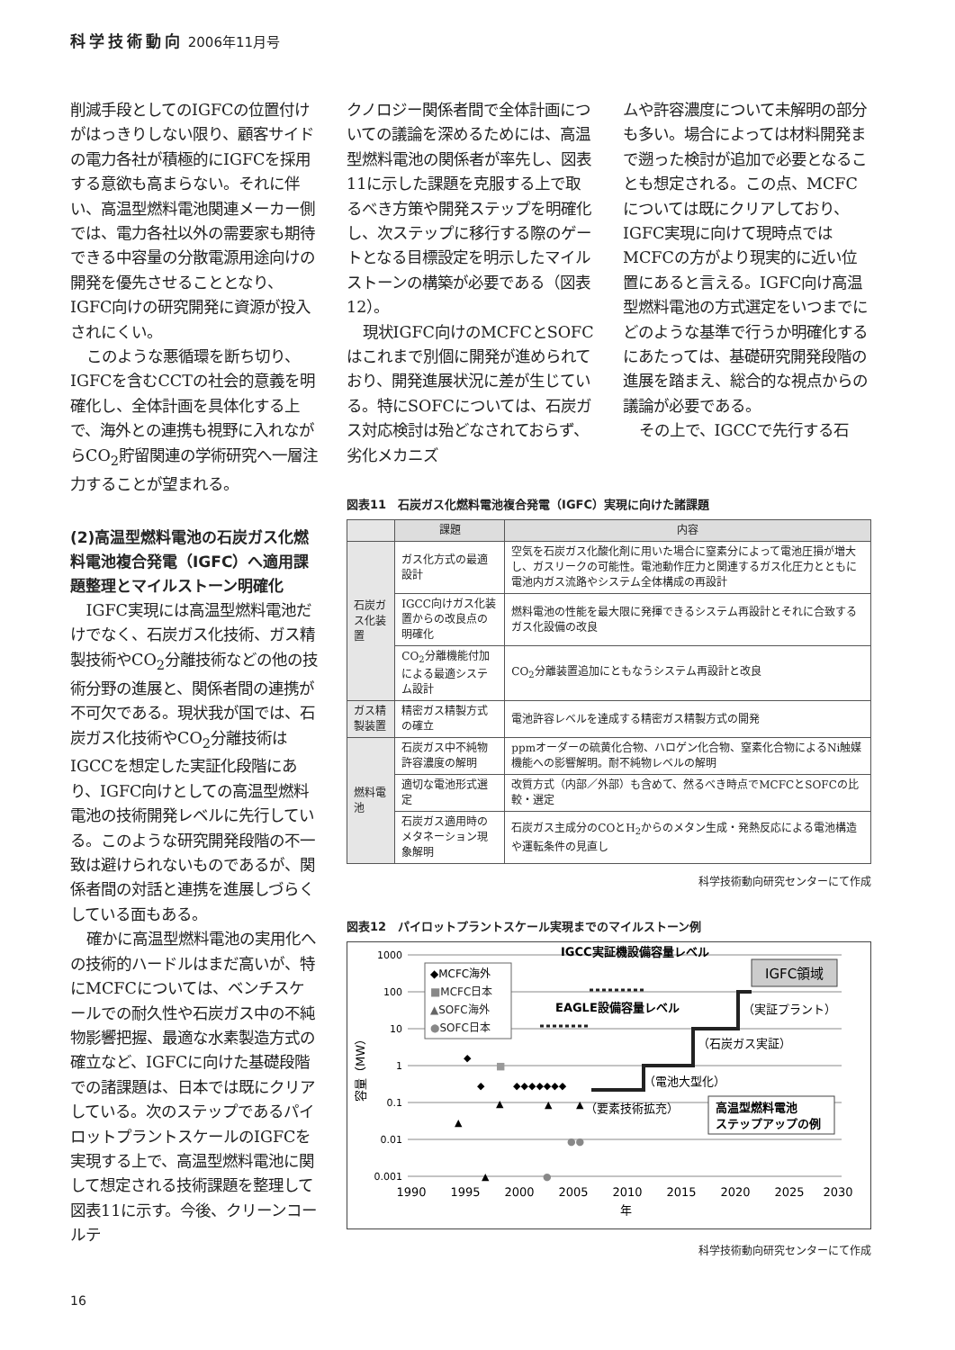科学技術動向 2006年11月号
削減手段としてのIGFCの位置付けがはっきりしない限り、顧客サイドの電力各社が積極的にIGFCを採用する意欲も高まらない。それに伴い、高温型燃料電池関連メーカー側では、電力各社以外の需要家も期待できる中容量の分散電源用途向けの開発を優先させることとなり、IGFC向けの研究開発に資源が投入されにくい。
このような悪循環を断ち切り、IGFCを含むCCTの社会的意義を明確化し、全体計画を具体化する上で、海外との連携も視野に入れながらCO<sub>2</sub>貯留関連の学術研究へ一層注力することが望まれる。
(2)高温型燃料電池の石炭ガス化燃料電池複合発電（IGFC）へ適用課題整理とマイルストーン明確化
IGFC実現には高温型燃料電池だけでなく、石炭ガス化技術、ガス精製技術やCO<sub>2</sub>分離技術などの他の技術分野の進展と、関係者間の連携が不可欠である。現状我が国では、石炭ガス化技術やCO<sub>2</sub>分離技術はIGCCを想定した実証化段階にあり、IGFC向けとしての高温型燃料電池の技術開発レベルに先行している。このような研究開発段階の不一致は避けられないものであるが、関係者間の対話と連携を進展しづらくしている面もある。
確かに高温型燃料電池の実用化への技術的ハードルはまだ高いが、特にMCFCについては、ベンチスケールでの耐久性や石炭ガス中の不純物影響把握、最適な水素製造方式の確立など、IGFCに向けた基礎段階での諸課題は、日本では既にクリアしている。次のステップであるパイロットプラントスケールのIGFCを実現する上で、高温型燃料電池に関して想定される技術課題を整理して図表11に示す。今後、クリーンコールテ
クノロジー関係者間で全体計画についての議論を深めるためには、高温型燃料電池の関係者が率先し、図表11に示した課題を克服する上で取るべき方策や開発ステップを明確化し、次ステップに移行する際のゲートとなる目標設定を明示したマイルストーンの構築が必要である（図表12）。
現状IGFC向けのMCFCとSOFCはこれまで別個に開発が進められており、開発進展状況に差が生じている。特にSOFCについては、石炭ガス対応検討は殆どなされておらず、劣化メカニズ
ムや許容濃度について未解明の部分も多い。場合によっては材料開発まで遡った検討が追加で必要となることも想定される。この点、MCFCについては既にクリアしており、IGFC実現に向けて現時点ではMCFCの方がより現実的に近い位置にあると言える。IGFC向け高温型燃料電池の方式選定をいつまでにどのような基準で行うか明確化するにあたっては、基礎研究開発段階の進展を踏まえ、総合的な視点からの議論が必要である。
その上で、IGCCで先行する石
図表11　石炭ガス化燃料電池複合発電（IGFC）実現に向けた諸課題
| | 課題 | 内容 |
| --- | --- | --- |
| 石炭ガス化装置 | ガス化方式の最適設計 | 空気を石炭ガス化酸化剤に用いた場合に窒素分によって電池圧損が増大し、ガスリークの可能性。電池動作圧力と関連するガス化圧力とともに電池内ガス流路やシステム全体構成の再設計 |
| | IGCC向けガス化装置からの改良点の明確化 | 燃料電池の性能を最大限に発揮できるシステム再設計とそれに合致するガス化設備の改良 |
| | CO<sub>2</sub>分離機能付加による最適システム設計 | CO<sub>2</sub>分離装置追加にともなうシステム再設計と改良 |
| ガス精製装置 | 精密ガス精製方式の確立 | 電池許容レベルを達成する精密ガス精製方式の開発 |
| 燃料電池 | 石炭ガス中不純物許容濃度の解明 | ppmオーダーの硫黄化合物、ハロゲン化合物、窒素化合物によるNi触媒機能への影響解明。耐不純物レベルの解明 |
| | 適切な電池形式選定 | 改質方式（内部／外部）も含めて、然るべき時点でMCFCとSOFCの比較・選定 |
| | 石炭ガス適用時のメタネーション現象解明 | 石炭ガス主成分のCOとH<sub>2</sub>からのメタン生成・発熱反応による電池構造や運転条件の見直し |
科学技術動向研究センターにて作成
図表12　パイロットプラントスケール実現までのマイルストーン例
1000
100
10
1
0.1
0.01
0.001
1990
1995
2000
2005
2010
2015
2020
2025
2030
年
容量（MW）
◆MCFC海外
■MCFC日本
▲SOFC海外
●SOFC日本
IGCC実証機設備容量レベル
EAGLE設備容量レベル
IGFC領域
（実証プラント）
（石炭ガス実証）
（電池大型化）
（要素技術拡充）
高温型燃料電池
ステップアップの例
◆
◆
◆◆◆◆◆◆◆
■
▲
▲
▲
▲
▲
●●
●
科学技術動向研究センターにて作成
16